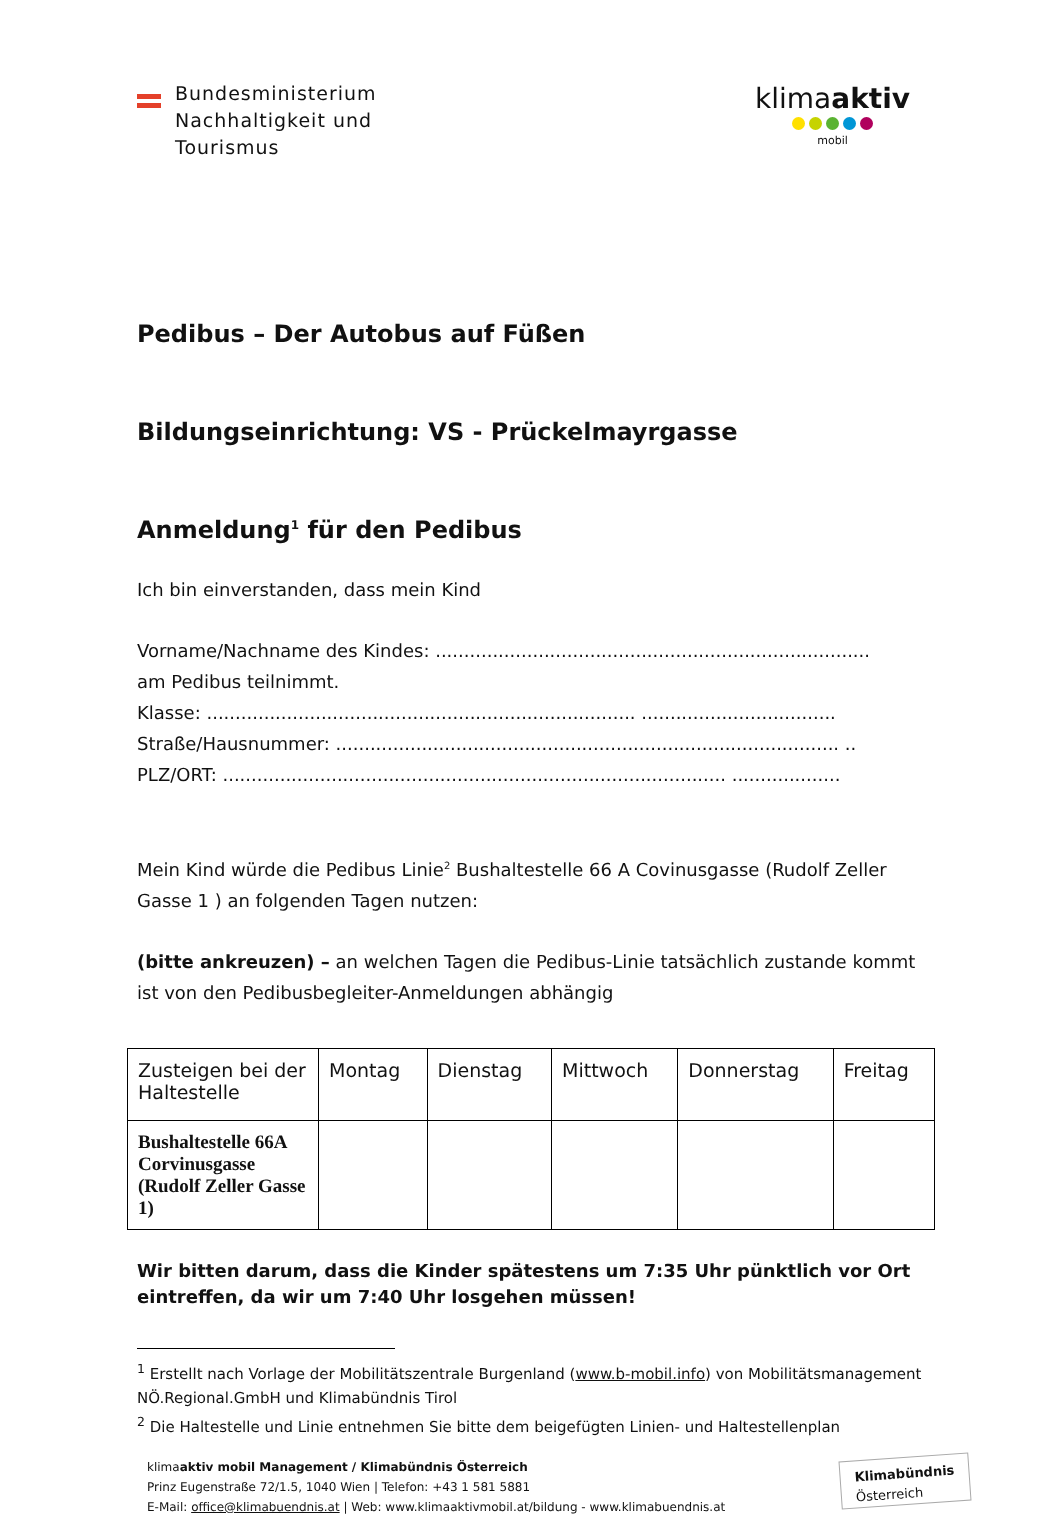Bundesministerium
Nachhaltigkeit und
Tourismus
klimaaktiv
mobil
Pedibus – Der Autobus auf Füßen
Bildungseinrichtung: VS - Prückelmayrgasse
Anmeldung<sup>1</sup> für den Pedibus
Ich bin einverstanden, dass mein Kind
Vorname/Nachname des Kindes: ............................................................................
am Pedibus teilnimmt.
Klasse: ........................................................................... ..................................
Straße/Hausnummer: ........................................................................................ ..
PLZ/ORT: ........................................................................................ ...................
Mein Kind würde die Pedibus Linie<sup>2</sup> Bushaltestelle 66 A Covinusgasse (Rudolf Zeller Gasse 1 ) an folgenden Tagen nutzen:
(bitte ankreuzen) – an welchen Tagen die Pedibus-Linie tatsächlich zustande kommt ist von den Pedibusbegleiter-Anmeldungen abhängig
| Zusteigen bei der Haltestelle | Montag | Dienstag | Mittwoch | Donnerstag | Freitag |
| Bushaltestelle 66A Corvinusgasse (Rudolf Zeller Gasse 1) | | | | | |
Wir bitten darum, dass die Kinder spätestens um 7:35 Uhr pünktlich vor Ort eintreffen, da wir um 7:40 Uhr losgehen müssen!
<sup>1</sup> Erstellt nach Vorlage der Mobilitätszentrale Burgenland (www.b-mobil.info) von Mobilitätsmanagement NÖ.Regional.GmbH und Klimabündnis Tirol
<sup>2</sup> Die Haltestelle und Linie entnehmen Sie bitte dem beigefügten Linien- und Haltestellenplan
klimaaktiv mobil Management / Klimabündnis Österreich
Prinz Eugenstraße 72/1.5, 1040 Wien | Telefon: +43 1 581 5881
E-Mail: office@klimabuendnis.at | Web: www.klimaaktivmobil.at/bildung - www.klimabuendnis.at
Klimabündnis
Österreich